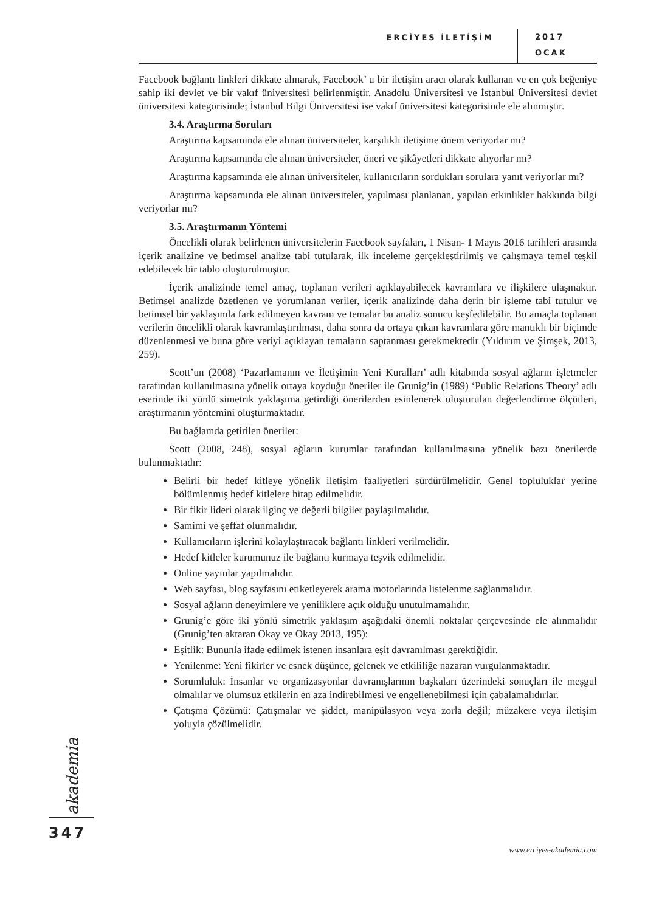ERCİYES İLETİŞİM
2017
OCAK
Facebook bağlantı linkleri dikkate alınarak, Facebook’ u bir iletişim aracı olarak kullanan ve en çok beğeniye sahip iki devlet ve bir vakıf üniversitesi belirlenmiştir. Anadolu Üniversitesi ve İstanbul Üniversitesi devlet üniversitesi kategorisinde; İstanbul Bilgi Üniversitesi ise vakıf üniversitesi kategorisinde ele alınmıştır.
3.4. Araştırma Soruları
Araştırma kapsamında ele alınan üniversiteler, karşılıklı iletişime önem veriyorlar mı?
Araştırma kapsamında ele alınan üniversiteler, öneri ve şikâyetleri dikkate alıyorlar mı?
Araştırma kapsamında ele alınan üniversiteler, kullanıcıların sordukları sorulara yanıt veriyorlar mı?
Araştırma kapsamında ele alınan üniversiteler, yapılması planlanan, yapılan etkinlikler hakkında bilgi veriyorlar mı?
3.5. Araştırmanın Yöntemi
Öncelikli olarak belirlenen üniversitelerin Facebook sayfaları, 1 Nisan- 1 Mayıs 2016 tarihleri arasında içerik analizine ve betimsel analize tabi tutularak, ilk inceleme gerçekleştirilmiş ve çalışmaya temel teşkil edebilecek bir tablo oluşturulmuştur.
İçerik analizinde temel amaç, toplanan verileri açıklayabilecek kavramlara ve ilişkilere ulaşmaktır. Betimsel analizde özetlenen ve yorumlanan veriler, içerik analizinde daha derin bir işleme tabi tutulur ve betimsel bir yaklaşımla fark edilmeyen kavram ve temalar bu analiz sonucu keşfedilebilir. Bu amaçla toplanan verilerin öncelikli olarak kavramlaştırılması, daha sonra da ortaya çıkan kavramlara göre mantıklı bir biçimde düzenlenmesi ve buna göre veriyi açıklayan temaların saptanması gerekmektedir (Yıldırım ve Şimşek, 2013, 259).
Scott’un (2008) ‘Pazarlamanın ve İletişimin Yeni Kuralları’ adlı kitabında sosyal ağların işletmeler tarafından kullanılmasına yönelik ortaya koyduğu öneriler ile Grunig’in (1989) ‘Public Relations Theory’ adlı eserinde iki yönlü simetrik yaklaşıma getirdiği önerilerden esinlenerek oluşturulan değerlendirme ölçütleri, araştırmanın yöntemini oluşturmaktadır.
Bu bağlamda getirilen öneriler:
Scott (2008, 248), sosyal ağların kurumlar tarafından kullanılmasına yönelik bazı önerilerde bulunmaktadır:
Belirli bir hedef kitleye yönelik iletişim faaliyetleri sürdürülmelidir. Genel topluluklar yerine bölümlenmiş hedef kitlelere hitap edilmelidir.
Bir fikir lideri olarak ilginç ve değerli bilgiler paylaşılmalıdır.
Samimi ve şeffaf olunmalıdır.
Kullanıcıların işlerini kolaylaştıracak bağlantı linkleri verilmelidir.
Hedef kitleler kurumunuz ile bağlantı kurmaya teşvik edilmelidir.
Online yayınlar yapılmalıdır.
Web sayfası, blog sayfasını etiketleyerek arama motorlarında listelenme sağlanmalıdır.
Sosyal ağların deneyimlere ve yeniliklere açık olduğu unutulmamalıdır.
Grunig’e göre iki yönlü simetrik yaklaşım aşağıdaki önemli noktalar çerçevesinde ele alınmalıdır (Grunig’ten aktaran Okay ve Okay 2013, 195):
Eşitlik: Bununla ifade edilmek istenen insanlara eşit davranılması gerektiğidir.
Yenilenme: Yeni fikirler ve esnek düşünce, gelenek ve etkililiğe nazaran vurgulanmaktadır.
Sorumluluk: İnsanlar ve organizasyonlar davranışlarının başkaları üzerindeki sonuçları ile meşgul olmalılar ve olumsuz etkilerin en aza indirebilmesi ve engellenebilmesi için çabalamalıdırlar.
Çatışma Çözümü: Çatışmalar ve şiddet, manipülasyon veya zorla değil; müzakere veya iletişim yoluyla çözülmelidir.
akademia
347
www.erciyes-akademia.com